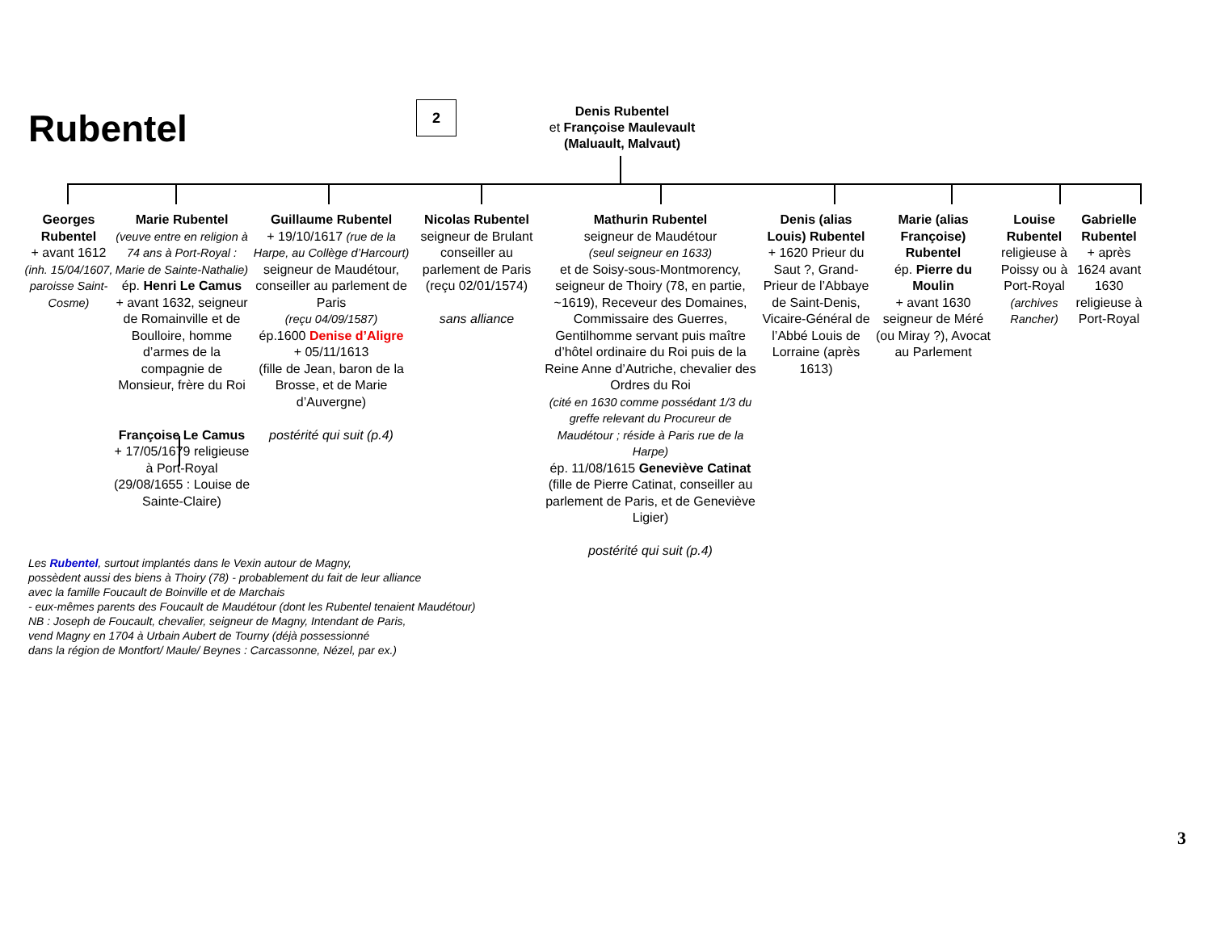Rubentel 2
Denis Rubentel
et Françoise Maulevault
(Maluault, Malvaut)
Georges Rubentel
+ avant 1612
(inh. 15/04/1607, paroisse Saint-Cosme)
Marie Rubentel
(veuve entre en religion à 74 ans à Port-Royal : Marie de Sainte-Nathalie)
ép. Henri Le Camus
+ avant 1632, seigneur de Romainville et de Boulloire, homme d’armes de la compagnie de Monsieur, frère du Roi
Françoise Le Camus
+ 17/05/1679 religieuse à Port-Royal (29/08/1655 : Louise de Sainte-Claire)
Guillaume Rubentel
+ 19/10/1617 (rue de la Harpe, au Collège d’Harcourt)
seigneur de Maudétour, conseiller au parlement de Paris
(reçu 04/09/1587)
ép.1600 Denise d’Aligre
+ 05/11/1613
(fille de Jean, baron de la Brosse, et de Marie d’Auvergne)
postérité qui suit (p.4)
Nicolas Rubentel
seigneur de Brulant conseiller au parlement de Paris (reçu 02/01/1574)
sans alliance
Mathurin Rubentel
seigneur de Maudétour
(seul seigneur en 1633)
et de Soisy-sous-Montmorency, seigneur de Thoiry (78, en partie, ~1619), Receveur des Domaines, Commissaire des Guerres, Gentilhomme servant puis maître d’hôtel ordinaire du Roi puis de la Reine Anne d’Autriche, chevalier des Ordres du Roi
(cité en 1630 comme possédant 1/3 du greffe relevant du Procureur de Maudétour ; réside à Paris rue de la Harpe)
ép. 11/08/1615 Geneviève Catinat
(fille de Pierre Catinat, conseiller au parlement de Paris, et de Geneviève Ligier)
postérité qui suit (p.4)
Denis (alias Louis) Rubentel
+ 1620 Prieur du Saut ?, Grand-Prieur de l’Abbaye de Saint-Denis, Vicaire-Général de l’Abbé Louis de Lorraine (après 1613)
Marie (alias Françoise) Rubentel
ép. Pierre du Moulin
+ avant 1630 seigneur de Méré (ou Miray ?), Avocat au Parlement
Louise Rubentel
religieuse à Poissy ou à Port-Royal
(archives Rancher)
Gabrielle Rubentel
+ après 1624 avant 1630 religieuse à Port-Royal
Les Rubentel, surtout implantés dans le Vexin autour de Magny,
possèdent aussi des biens à Thoiry (78) - probablement du fait de leur alliance
avec la famille Foucault de Boinville et de Marchais
- eux-mêmes parents des Foucault de Maudétour (dont les Rubentel tenaient Maudétour)
NB : Joseph de Foucault, chevalier, seigneur de Magny, Intendant de Paris,
vend Magny en 1704 à Urbain Aubert de Tourny (déjà possessionné
dans la région de Montfort/ Maule/ Beynes : Carcassonne, Nézel, par ex.)
3